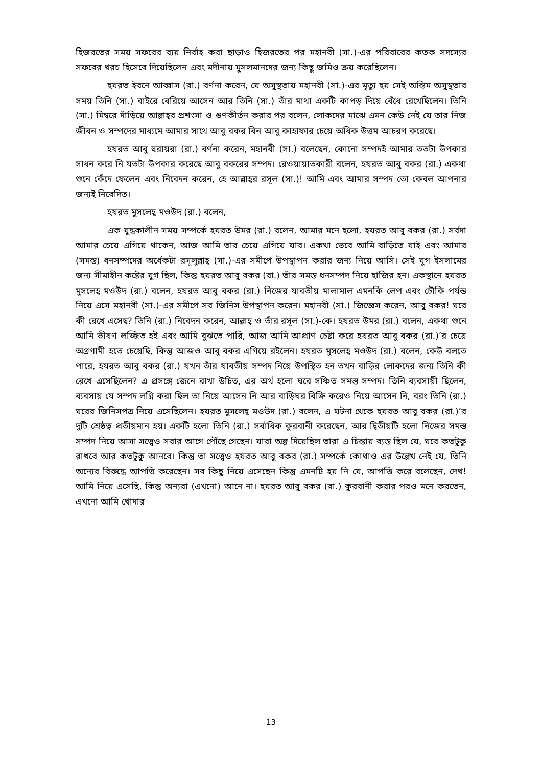হিজরতের সময় সফরের ব্যয় নির্বাহ করা ছাড়াও হিজরতের পর মহানবী (সা.)-এর পরিবারের কতক সদস্যের সফরের খরচ হিসেবে দিয়েছিলেন এবং মদীনায় মুসলমানদের জন্য কিছু জমিও ক্রয় করেছিলেন।
হযরত ইবনে আব্বাস (রা.) বর্ণনা করেন, যে অসুস্থতায় মহানবী (সা.)-এর মৃত্যু হয় সেই অন্তিম অসুস্থতার সময় তিনি (সা.) বাইরে বেরিয়ে আসেন আর তিনি (সা.) তাঁর মাথা একটি কাপড় দিয়ে বেঁধে রেখেছিলেন। তিনি (সা.) মিম্বরে দাঁড়িয়ে আল্লাহ্‌র প্রশংসা ও গুণকীর্তন করার পর বলেন, লোকদের মাঝে এমন কেউ নেই যে তার নিজ জীবন ও সম্পদের মাধ্যমে আমার সাথে আবু বকর বিন আবু কাহাফার চেয়ে অধিক উত্তম আচরণ করেছে।
হযরত আবু হুরায়রা (রা.) বর্ণনা করেন, মহানবী (সা.) বলেছেন, কোনো সম্পদই আমার ততটা উপকার সাধন করে নি যতটা উপকার করেছে আবু বকরের সম্পদ। রেওয়ায়াতকারী বলেন, হযরত আবু বকর (রা.) একথা শুনে কেঁদে ফেলেন এবং নিবেদন করেন, হে আল্লাহ্‌র রসূল (সা.)! আমি এবং আমার সম্পদ তো কেবল আপনার জন্যই নিবেদিত।
হযরত মুসলেহ্ মওউদ (রা.) বলেন,
এক যুদ্ধকালীন সময় সম্পর্কে হযরত উমর (রা.) বলেন, আমার মনে হলো, হযরত আবু বকর (রা.) সর্বদা আমার চেয়ে এগিয়ে থাকেন, আজ আমি তার চেয়ে এগিয়ে যাব। একথা ভেবে আমি বাড়িতে যাই এবং আমার (সমস্ত) ধনসম্পদের অর্ধেকটা রসূলুল্লাহ্ (সা.)-এর সমীপে উপস্থাপন করার জন্য নিয়ে আসি। সেই যুগ ইসলামের জন্য সীমাহীন কষ্টের যুগ ছিল, কিন্তু হযরত আবু বকর (রা.) তাঁর সমস্ত ধনসম্পদ নিয়ে হাজির হন। একস্থানে হযরত মুসলেহ্ মওউদ (রা.) বলেন, হযরত আবু বকর (রা.) নিজের যাবতীয় মালামাল এমনকি লেপ এবং চৌকি পর্যন্ত নিয়ে এসে মহানবী (সা.)-এর সমীপে সব জিনিস উপস্থাপন করেন। মহানবী (সা.) জিজ্ঞেস করেন, আবু বকর! ঘরে কী রেখে এসেছ? তিনি (রা.) নিবেদন করেন, আল্লাহ্ ও তাঁর রসূল (সা.)-কে। হযরত উমর (রা.) বলেন, একথা শুনে আমি ভীষণ লজ্জিত হই এবং আমি বুঝতে পারি, আজ আমি আপ্রাণ চেষ্টা করে হযরত আবু বকর (রা.)’র চেয়ে অগ্রগামী হতে চেয়েছি, কিন্তু আজও আবু বকর এগিয়ে রইলেন। হযরত মুসলেহ্ মওউদ (রা.) বলেন, কেউ বলতে পারে, হযরত আবু বকর (রা.) যখন তাঁর যাবতীয় সম্পদ নিয়ে উপস্থিত হন তখন বাড়ির লোকদের জন্য তিনি কী রেখে এসেছিলেন? এ প্রসঙ্গে জেনে রাখা উচিত, এর অর্থ হলো ঘরে সঞ্চিত সমস্ত সম্পদ। তিনি ব্যবসায়ী ছিলেন, ব্যবসায় যে সম্পদ লগ্নি করা ছিল তা নিয়ে আসেন নি আর বাড়িঘর বিক্রি করেও নিয়ে আসেন নি, বরং তিনি (রা.) ঘরের জিনিসপত্র নিয়ে এসেছিলেন। হযরত মুসলেহ্ মওউদ (রা.) বলেন, এ ঘটনা থেকে হযরত আবু বকর (রা.)’র দুটি শ্রেষ্ঠত্ব প্রতীয়মান হয়। একটি হলো তিনি (রা.) সর্বাধিক কুরবানী করেছেন, আর দ্বিতীয়টি হলো নিজের সমস্ত সম্পদ নিয়ে আসা সত্ত্বেও সবার আগে পৌঁছে গেছেন। যারা অল্প দিয়েছিল তারা এ চিন্তায় ব্যস্ত ছিল যে, ঘরে কতটুকু রাখবে আর কতটুকু আনবে। কিন্তু তা সত্ত্বেও হযরত আবু বকর (রা.) সম্পর্কে কোথাও এর উল্লেখ নেই যে, তিনি অন্যের বিরুদ্ধে আপত্তি করেছেন। সব কিছু নিয়ে এসেছেন কিন্তু এমনটি হয় নি যে, আপত্তি করে বলেছেন, দেখ! আমি নিয়ে এসেছি, কিন্তু অন্যরা (এখনো) আনে না। হযরত আবু বকর (রা.) কুরবানী করার পরও মনে করতেন, এখনো আমি খোদার
13